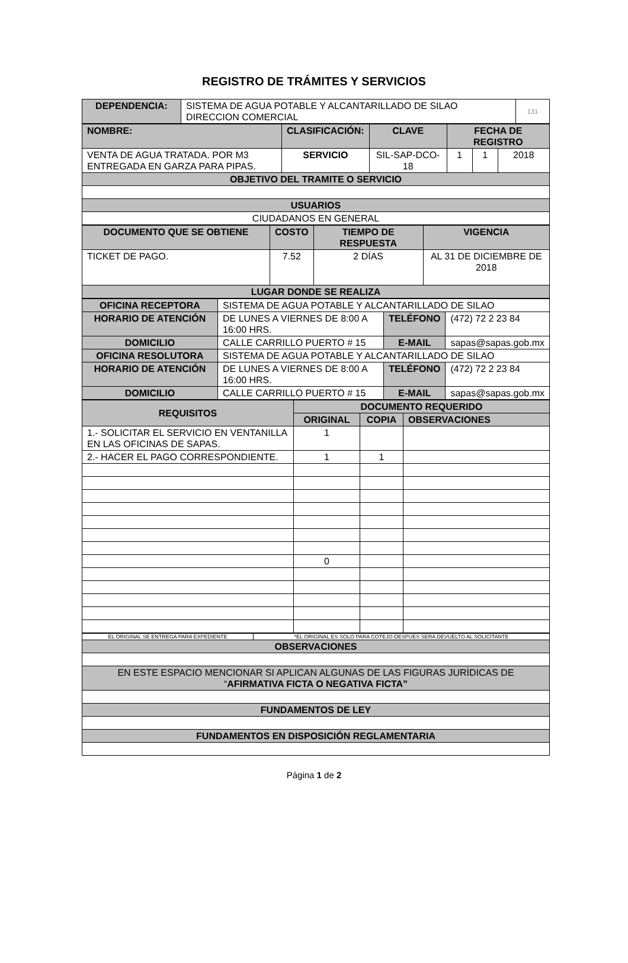REGISTRO DE TRÁMITES Y SERVICIOS
| DEPENDENCIA: | SISTEMA DE AGUA POTABLE Y ALCANTARILLADO DE SILAO DIRECCION COMERCIAL | 131 |
| NOMBRE: | CLASIFICACIÓN: | CLAVE | FECHA DE REGISTRO | | |
| VENTA DE AGUA TRATADA. POR M3 ENTREGADA EN GARZA PARA PIPAS. | SERVICIO | SIL-SAP-DCO-18 | 1 | 1 | 2018 |
| OBJETIVO DEL TRAMITE O SERVICIO | | | | | |
| USUARIOS | | | | | |
| CIUDADANOS EN GENERAL | | | | | |
| DOCUMENTO QUE SE OBTIENE | COSTO | TIEMPO DE RESPUESTA | VIGENCIA |
| TICKET DE PAGO. | 7.52 | 2 DÍAS | AL 31 DE DICIEMBRE DE 2018 |
| LUGAR DONDE SE REALIZA | | | |
| OFICINA RECEPTORA | SISTEMA DE AGUA POTABLE Y ALCANTARILLADO DE SILAO | | | |
| HORARIO DE ATENCIÓN | DE LUNES A VIERNES DE 8:00 A 16:00 HRS. | TELÉFONO | | (472) 72 2 23 84 |
| DOMICILIO | CALLE CARRILLO PUERTO # 15 | E-MAIL | sapas@sapas.gob.mx | |
| OFICINA RESOLUTORA | SISTEMA DE AGUA POTABLE Y ALCANTARILLADO DE SILAO | | | |
| HORARIO DE ATENCIÓN | DE LUNES A VIERNES DE 8:00 A 16:00 HRS. | TELÉFONO | | (472) 72 2 23 84 |
| DOMICILIO | CALLE CARRILLO PUERTO # 15 | E-MAIL | sapas@sapas.gob.mx | |
| REQUISITOS | DOCUMENTO REQUERIDO | | |
| --- | --- | --- | --- |
| | ORIGINAL | COPIA | OBSERVACIONES |
| 1.- SOLICITAR EL SERVICIO EN VENTANILLA EN LAS OFICINAS DE SAPAS. | 1 | | |
| 2.- HACER EL PAGO CORRESPONDIENTE. | 1 | 1 | |
| | 0 | | |
| EL ORIGINAL SE ENTREGA PARA EXPEDIENTE | *EL ORIGINAL ES SOLO PARA COTEJO DESPUES SERA DEVUELTO AL SOLICITANTE |
| OBSERVACIONES | |
| EN ESTE ESPACIO MENCIONAR SI APLICAN ALGUNAS DE LAS FIGURAS JURÌDICAS DE “ AFIRMATIVA FICTA O NEGATIVA FICTA” | |
| FUNDAMENTOS DE LEY | |
| FUNDAMENTOS EN DISPOSICIÓN REGLAMENTARIA | |
Página 1 de 2